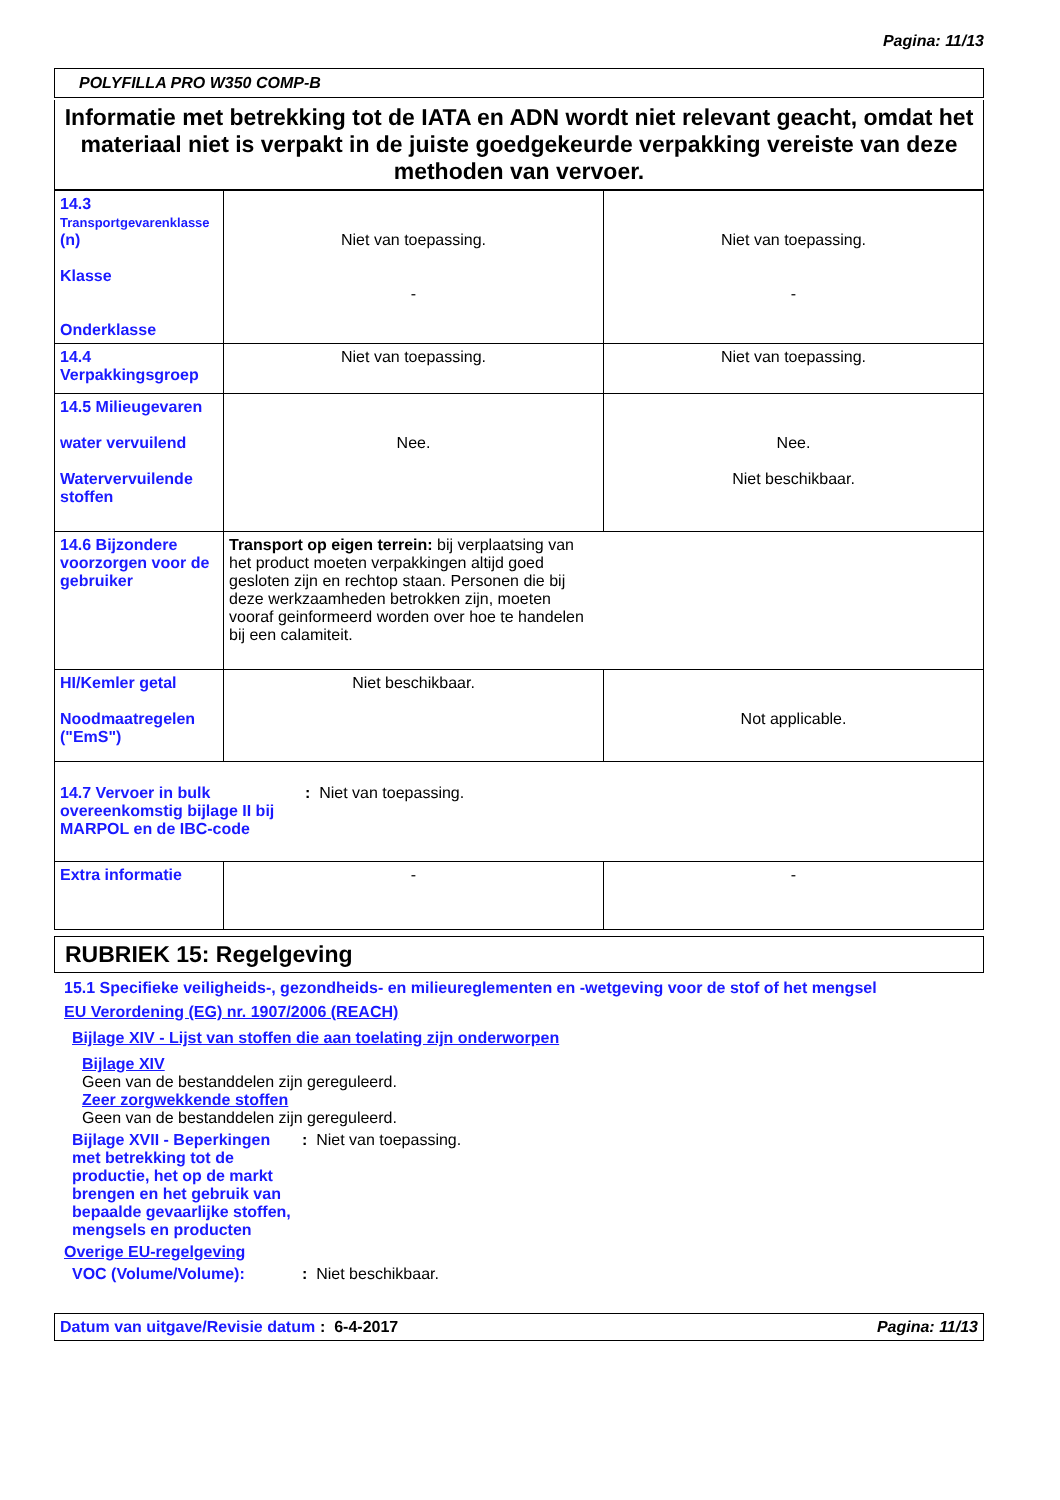Pagina: 11/13
POLYFILLA PRO W350 COMP-B
Informatie met betrekking tot de IATA en ADN wordt niet relevant geacht, omdat het materiaal niet is verpakt in de juiste goedgekeurde verpakking vereiste van deze methoden van vervoer.
| 14.3 Transportgevarenklasse (n) Klasse Onderklasse | Niet van toepassing. - | Niet van toepassing. - |
| 14.4 Verpakkingsgroep | Niet van toepassing. | Niet van toepassing. |
| 14.5 Milieugevaren water vervuilend Watervervuilende stoffen | Nee. | Nee. Niet beschikbaar. |
| 14.6 Bijzondere voorzorgen voor de gebruiker | Transport op eigen terrein: bij verplaatsing van het product moeten verpakkingen altijd goed gesloten zijn en rechtop staan. Personen die bij deze werkzaamheden betrokken zijn, moeten vooraf geinformeerd worden over hoe te handelen bij een calamiteit. | |
| HI/Kemler getal Noodmaatregelen ("EmS") | Niet beschikbaar. | Not applicable. |
| 14.7 Vervoer in bulk overeenkomstig bijlage II bij MARPOL en de IBC-code : Niet van toepassing. | | |
| Extra informatie | - | - |
RUBRIEK 15: Regelgeving
15.1 Specifieke veiligheids-, gezondheids- en milieureglementen en -wetgeving voor de stof of het mengsel
EU Verordening (EG) nr. 1907/2006 (REACH)
Bijlage XIV - Lijst van stoffen die aan toelating zijn onderworpen
Bijlage XIV
Geen van de bestanddelen zijn gereguleerd.
Zeer zorgwekkende stoffen
Geen van de bestanddelen zijn gereguleerd.
Bijlage XVII - Beperkingen met betrekking tot de productie, het op de markt brengen en het gebruik van bepaalde gevaarlijke stoffen, mengsels en producten
: Niet van toepassing.
Overige EU-regelgeving
VOC (Volume/Volume): : Niet beschikbaar.
Datum van uitgave/Revisie datum
: 6-4-2017 Pagina: 11/13